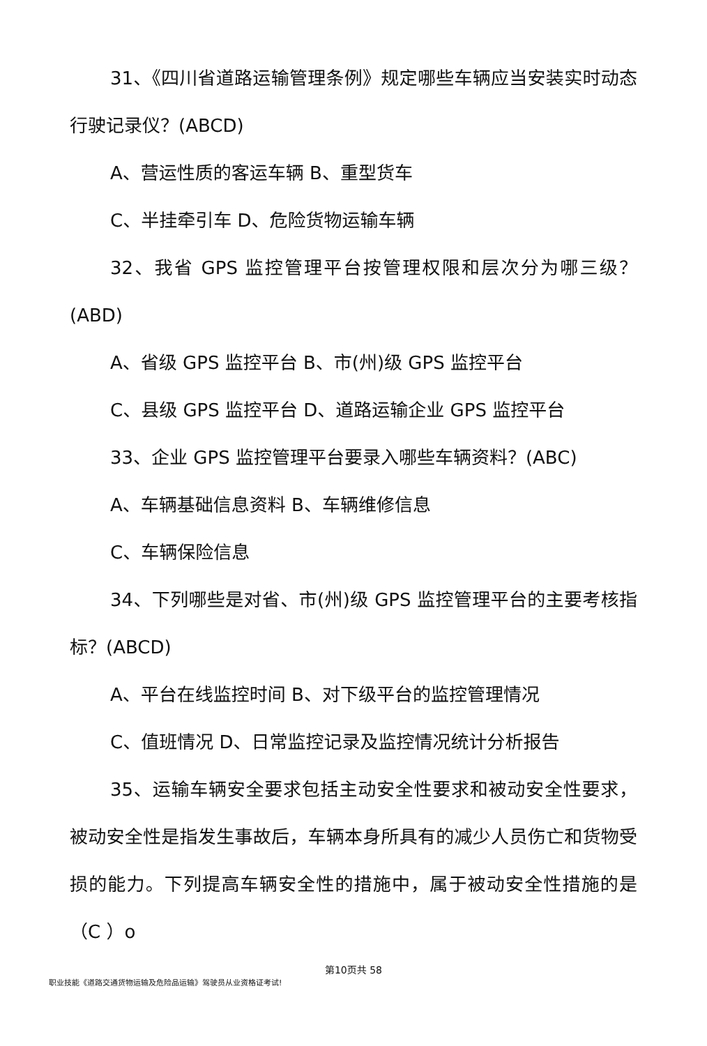31、《四川省道路运输管理条例》规定哪些车辆应当安装实时动态行驶记录仪？(ABCD)
A、营运性质的客运车辆 B、重型货车
C、半挂牵引车 D、危险货物运输车辆
32、我省 GPS 监控管理平台按管理权限和层次分为哪三级？(ABD)
A、省级 GPS 监控平台 B、市(州)级 GPS 监控平台
C、县级 GPS 监控平台 D、道路运输企业 GPS 监控平台
33、企业 GPS 监控管理平台要录入哪些车辆资料？(ABC)
A、车辆基础信息资料 B、车辆维修信息
C、车辆保险信息
34、下列哪些是对省、市(州)级 GPS 监控管理平台的主要考核指标？(ABCD)
A、平台在线监控时间 B、对下级平台的监控管理情况
C、值班情况 D、日常监控记录及监控情况统计分析报告
35、运输车辆安全要求包括主动安全性要求和被动安全性要求，被动安全性是指发生事故后，车辆本身所具有的减少人员伤亡和货物受损的能力。下列提高车辆安全性的措施中，属于被动安全性措施的是（C ）o
第10页共 58
职业技能《道路交通货物运输及危险品运输》驾驶员从业资格证考试!